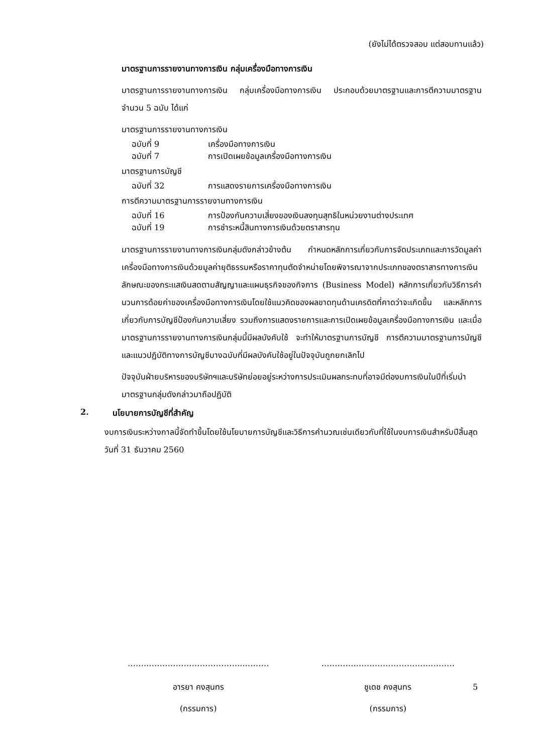(ยังไม่ได้ตรวจสอบ แต่สอบทานแล้ว)
มาตรฐานการรายงานทางการเงิน กลุ่มเครื่องมือทางการเงิน
มาตรฐานการรายงานทางการเงิน กลุ่มเครื่องมือทางการเงิน ประกอบด้วยมาตรฐานและการตีความมาตรฐาน จำนวน 5 ฉบับ ได้แก่
มาตรฐานการรายงานทางการเงิน
ฉบับที่ 9 เครื่องมือทางการเงิน
ฉบับที่ 7 การเปิดเผยข้อมูลเครื่องมือทางการเงิน
มาตรฐานการบัญชี
ฉบับที่ 32 การแสดงรายการเครื่องมือทางการเงิน
การตีความมาตรฐานการรายงานทางการเงิน
ฉบับที่ 16 การป้องกันความเสี่ยงของเงินลงทุนสุทธิในหน่วยงานต่างประเทศ
ฉบับที่ 19 การชำระหนี้สินทางการเงินด้วยตราสารทุน
มาตรฐานการรายงานทางการเงินกลุ่มดังกล่าวข้างต้น กำหนดหลักการเกี่ยวกับการจัดประเภทและการวัดมูลค่าเครื่องมือทางการเงินด้วยมูลค่ายุติธรรมหรือราคาทุนตัดจำหน่ายโดยพิจารณาจากประเภทของตราสารทางการเงิน ลักษณะของกระแสเงินสดตามสัญญาและแผนธุรกิจของกิจการ (Business Model) หลักการเกี่ยวกับวิธีการคำนวนการด้อยค่าของเครื่องมือทางการเงินโดยใช้แนวคิดของผลขาดทุนด้านเครดิตที่คาดว่าจะเกิดขึ้น และหลักการเกี่ยวกับการบัญชีป้องกันความเสี่ยง รวมถึงการแสดงรายการและการเปิดเผยข้อมูลเครื่องมือทางการเงิน และเมื่อมาตรฐานการรายงานทางการเงินกลุ่มนี้มีผลบังคับใช้ จะทำให้มาตรฐานการบัญชี การตีความมาตรฐานการบัญชี และแนวปฏิบัติทางการบัญชีบางฉบับที่มีผลบังคับใช้อยู่ในปัจจุบันถูกยกเลิกไป
ปัจจุบันฝ่ายบริหารของบริษัทฯและบริษัทย่อยอยู่ระหว่างการประเมินผลกระทบที่อาจมีต่องบการเงินในปีที่เริ่มนำมาตรฐานกลุ่มดังกล่าวมาถือปฏิบัติ
2. นโยบายการบัญชีที่สำคัญ
งบการเงินระหว่างกาลนี้จัดทำขึ้นโดยใช้นโยบายการบัญชีและวิธีการคำนวณเช่นเดียวกับที่ใช้ในงบการเงินสำหรับปีสิ้นสุดวันที่ 31 ธันวาคม 2560
……..……………………………...………
อารยา คงสุนทร
(กรรมการ)
………….…….………………...………
ชูเดช คงสุนทร
(กรรมการ)
5